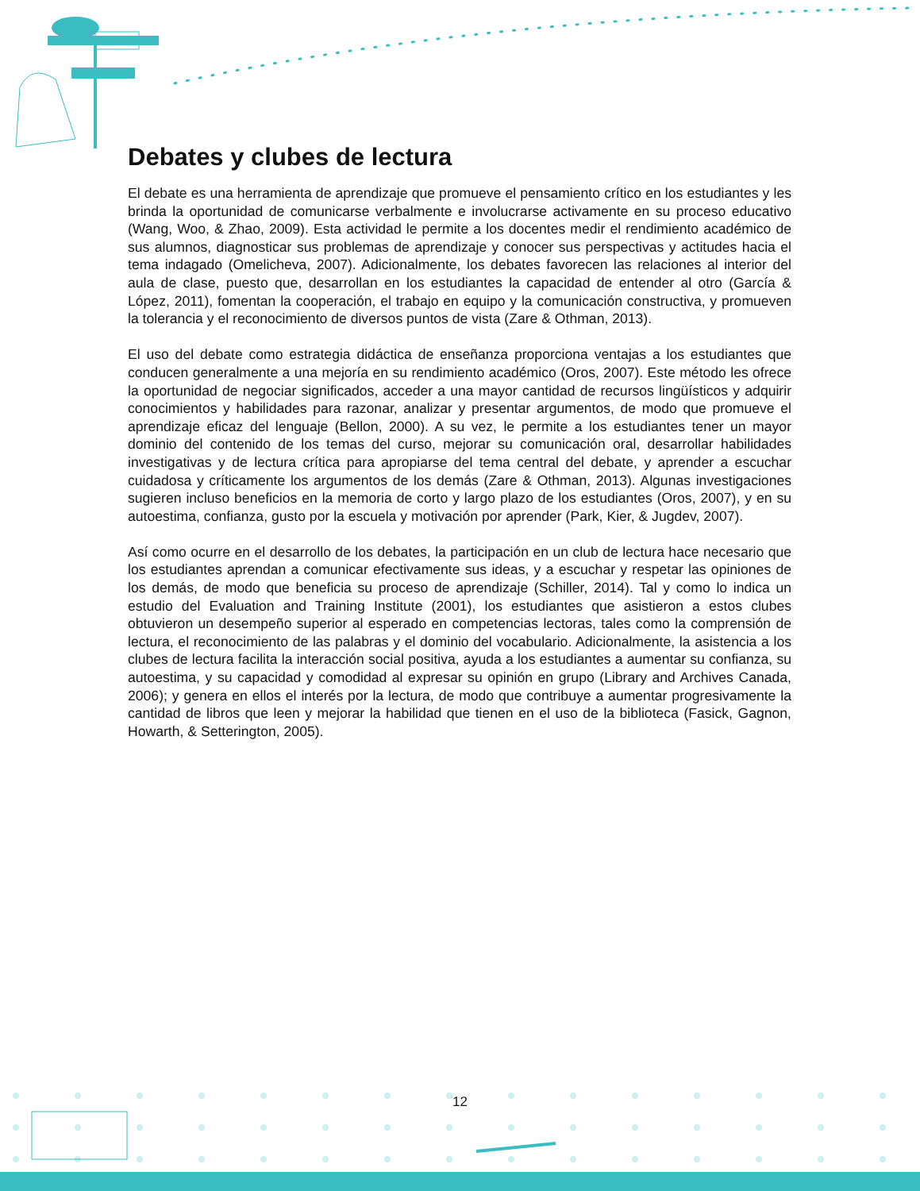Debates y clubes de lectura
El debate es una herramienta de aprendizaje que promueve el pensamiento crítico en los estudiantes y les brinda la oportunidad de comunicarse verbalmente e involucrarse activamente en su proceso educativo (Wang, Woo, & Zhao, 2009). Esta actividad le permite a los docentes medir el rendimiento académico de sus alumnos, diagnosticar sus problemas de aprendizaje y conocer sus perspectivas y actitudes hacia el tema indagado (Omelicheva, 2007). Adicionalmente, los debates favorecen las relaciones al interior del aula de clase, puesto que, desarrollan en los estudiantes la capacidad de entender al otro (García & López, 2011), fomentan la cooperación, el trabajo en equipo y la comunicación constructiva, y promueven la tolerancia y el reconocimiento de diversos puntos de vista (Zare & Othman, 2013).
El uso del debate como estrategia didáctica de enseñanza proporciona ventajas a los estudiantes que conducen generalmente a una mejoría en su rendimiento académico (Oros, 2007). Este método les ofrece la oportunidad de negociar significados, acceder a una mayor cantidad de recursos lingüísticos y adquirir conocimientos y habilidades para razonar, analizar y presentar argumentos, de modo que promueve el aprendizaje eficaz del lenguaje (Bellon, 2000). A su vez, le permite a los estudiantes tener un mayor dominio del contenido de los temas del curso, mejorar su comunicación oral, desarrollar habilidades investigativas y de lectura crítica para apropiarse del tema central del debate, y aprender a escuchar cuidadosa y críticamente los argumentos de los demás (Zare & Othman, 2013). Algunas investigaciones sugieren incluso beneficios en la memoria de corto y largo plazo de los estudiantes (Oros, 2007), y en su autoestima, confianza, gusto por la escuela y motivación por aprender (Park, Kier, & Jugdev, 2007).
Así como ocurre en el desarrollo de los debates, la participación en un club de lectura hace necesario que los estudiantes aprendan a comunicar efectivamente sus ideas, y a escuchar y respetar las opiniones de los demás, de modo que beneficia su proceso de aprendizaje (Schiller, 2014). Tal y como lo indica un estudio del Evaluation and Training Institute (2001), los estudiantes que asistieron a estos clubes obtuvieron un desempeño superior al esperado en competencias lectoras, tales como la comprensión de lectura, el reconocimiento de las palabras y el dominio del vocabulario. Adicionalmente, la asistencia a los clubes de lectura facilita la interacción social positiva, ayuda a los estudiantes a aumentar su confianza, su autoestima, y su capacidad y comodidad al expresar su opinión en grupo (Library and Archives Canada, 2006); y genera en ellos el interés por la lectura, de modo que contribuye a aumentar progresivamente la cantidad de libros que leen y mejorar la habilidad que tienen en el uso de la biblioteca (Fasick, Gagnon, Howarth, & Setterington, 2005).
12